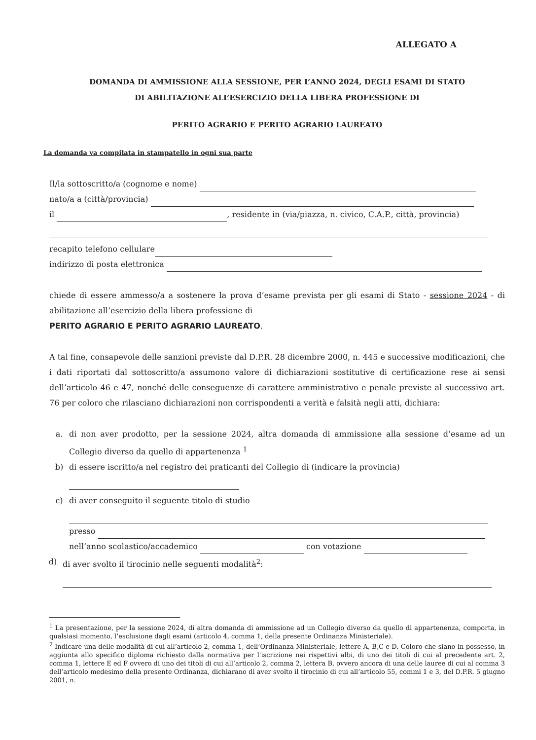ALLEGATO A
DOMANDA DI AMMISSIONE ALLA SESSIONE, PER L’ANNO 2024, DEGLI ESAMI DI STATO
DI ABILITAZIONE ALL’ESERCIZIO DELLA LIBERA PROFESSIONE DI
PERITO AGRARIO E PERITO AGRARIO LAUREATO
La domanda va compilata in stampatello in ogni sua parte
Il/la sottoscritto/a (cognome e nome)
nato/a a (città/provincia)
il , residente in (via/piazza, n. civico, C.A.P., città, provincia)
recapito telefono cellulare
indirizzo di posta elettronica
chiede di essere ammesso/a a sostenere la prova d’esame prevista per gli esami di Stato - sessione 2024 - di abilitazione all’esercizio della libera professione di
PERITO AGRARIO E PERITO AGRARIO LAUREATO.
A tal fine, consapevole delle sanzioni previste dal D.P.R. 28 dicembre 2000, n. 445 e successive modificazioni, che i dati riportati dal sottoscritto/a assumono valore di dichiarazioni sostitutive di certificazione rese ai sensi dell’articolo 46 e 47, nonché delle conseguenze di carattere amministrativo e penale previste al successivo art. 76 per coloro che rilasciano dichiarazioni non corrispondenti a verità e falsità negli atti, dichiara:
a. di non aver prodotto, per la sessione 2024, altra domanda di ammissione alla sessione d’esame ad un Collegio diverso da quello di appartenenza <sup>1</sup>
b) di essere iscritto/a nel registro dei praticanti del Collegio di (indicare la provincia)
c) di aver conseguito il seguente titolo di studio
presso
nell’anno scolastico/accademico con votazione
d) di aver svolto il tirocinio nelle seguenti modalità<sup>2</sup>:
<sup>1</sup> La presentazione, per la sessione 2024, di altra domanda di ammissione ad un Collegio diverso da quello di appartenenza, comporta, in qualsiasi momento, l’esclusione dagli esami (articolo 4, comma 1, della presente Ordinanza Ministeriale).
<sup>2</sup> Indicare una delle modalità di cui all’articolo 2, comma 1, dell’Ordinanza Ministeriale, lettere A, B,C e D. Coloro che siano in possesso, in aggiunta allo specifico diploma richiesto dalla normativa per l'iscrizione nei rispettivi albi, di uno dei titoli di cui al precedente art. 2, comma 1, lettere E ed F ovvero di uno dei titoli di cui all’articolo 2, comma 2, lettera B, ovvero ancora di una delle lauree di cui al comma 3 dell’articolo medesimo della presente Ordinanza, dichiarano di aver svolto il tirocinio di cui all’articolo 55, commi 1 e 3, del D.P.R. 5 giugno 2001, n.